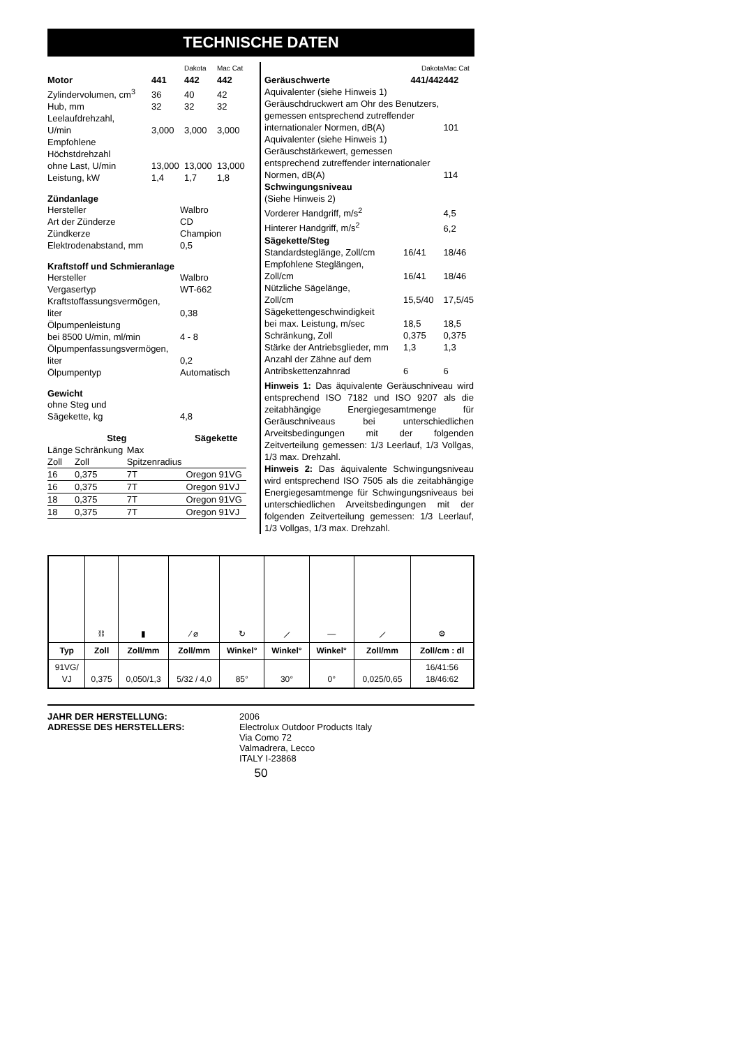TECHNISCHE DATEN
| | | Dakota | Mac Cat |
| Motor | 441 | 442 | 442 |
| Zylindervolumen, cm<sup>3</sup> | 36 | 40 | 42 |
| Hub, mm | 32 | 32 | 32 |
| Leelaufdrehzahl, U/min | 3,000 | 3,000 | 3,000 |
| Empfohlene Höchstdrehzahl ohne Last, U/min | 13,000 | 13,000 | 13,000 |
| Leistung, kW | 1,4 | 1,7 | 1,8 |
Zündanlage
| Hersteller | Walbro |
| Art der Zünderze | CD |
| Zündkerze | Champion |
| Elektrodenabstand, mm | 0,5 |
Kraftstoff und Schmieranlage
| Hersteller | Walbro |
| Vergasertyp | WT-662 |
| Kraftstoffassungsvermögen, liter | 0,38 |
| Ölpumpenleistung bei 8500 U/min, ml/min | 4 - 8 |
| Ölpumpenfassungsvermögen, liter | 0,2 |
| Ölpumpentyp | Automatisch |
Gewicht
| ohne Steg und Sägekette, kg | 4,8 |
| Steg | | | Sägekette |
| --- | --- | --- | --- |
| Länge | Schränkung | Max | |
| Zoll | Zoll | Spitzenradius | |
| 16 | 0,375 | 7T | Oregon 91VG |
| 16 | 0,375 | 7T | Oregon 91VJ |
| 18 | 0,375 | 7T | Oregon 91VG |
| 18 | 0,375 | 7T | Oregon 91VJ |
| | Dakota | Mac Cat |
| Geräuschwerte | 441/442 | 442 |
| Aquivalenter (siehe Hinweis 1) Geräuschdruckwert am Ohr des Benutzers, gemessen entsprechend zutreffender internationaler Normen, dB(A) | | 101 |
| Aquivalenter (siehe Hinweis 1) Geräuschstärkewert, gemessen entsprechend zutreffender internationaler Normen, dB(A) | | 114 |
| Schwingungsniveau | | |
| (Siehe Hinweis 2) | | |
| Vorderer Handgriff, m/s<sup>2</sup> | | 4,5 |
| Hinterer Handgriff, m/s<sup>2</sup> | | 6,2 |
| Sägekette/Steg | | |
| Standardsteglänge, Zoll/cm | 16/41 | 18/46 |
| Empfohlene Steglängen, Zoll/cm | 16/41 | 18/46 |
| Nützliche Sägelänge, Zoll/cm | 15,5/40 | 17,5/45 |
| Sägekettengeschwindigkeit bei max. Leistung, m/sec | 18,5 | 18,5 |
| Schränkung, Zoll | 0,375 | 0,375 |
| Stärke der Antriebsglieder, mm | 1,3 | 1,3 |
| Anzahl der Zähne auf dem Antribskettenzahnrad | 6 | 6 |
Hinweis 1: Das äquivalente Geräuschniveau wird entsprechend ISO 7182 und ISO 9207 als die zeitabhängige Energiegesamtmenge für Geräuschniveaus bei unterschiedlichen Arveitsbedingungen mit der folgenden Zeitverteilung gemessen: 1/3 Leerlauf, 1/3 Vollgas, 1/3 max. Drehzahl.
Hinweis 2: Das äquivalente Schwingungsniveau wird entsprechend ISO 7505 als die zeitabhängige Energiegesamtmenge für Schwingungsniveaus bei unterschiedlichen Arveitsbedingungen mit der folgenden Zeitverteilung gemessen: 1/3 Leerlauf, 1/3 Vollgas, 1/3 max. Drehzahl.
| | ⛓ | ▮ | ∕ ⌀ | ↻ | ⟋ | — | ⟋ | ⚙ |
| Typ | Zoll | Zoll/mm | Zoll/mm | Winkel° | Winkel° | Winkel° | Zoll/mm | Zoll/cm : dl |
| 91VG/ VJ | 0,375 | 0,050/1,3 | 5/32 / 4,0 | 85° | 30° | 0° | 0,025/0,65 | 16/41:56 18/46:62 |
JAHR DER HERSTELLUNG:
ADRESSE DES HERSTELLERS:
2006
Electrolux Outdoor Products Italy
Via Como 72
Valmadrera, Lecco
ITALY I-23868
50